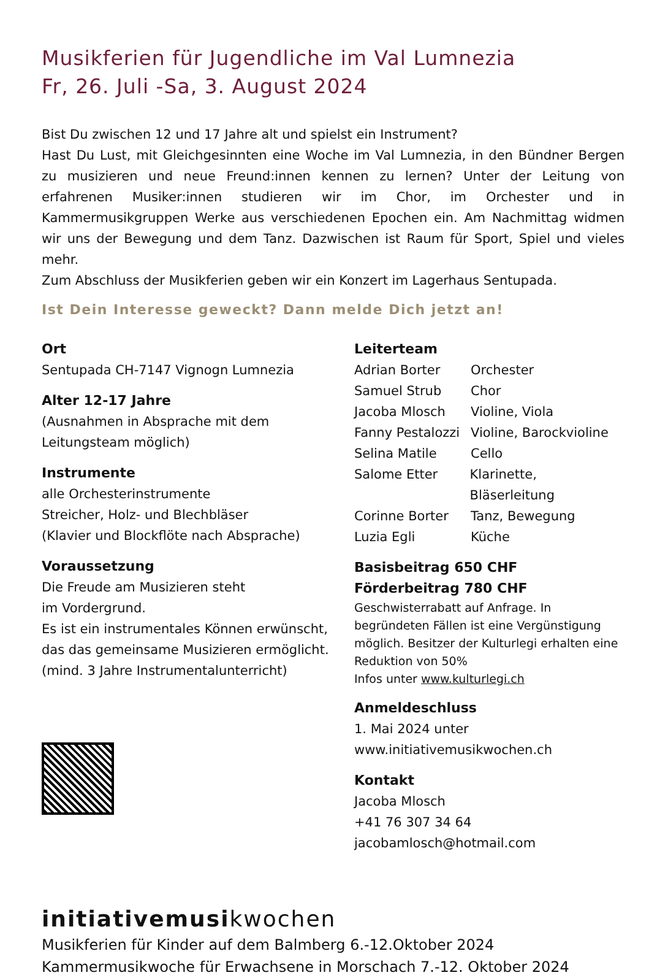Musikferien für Jugendliche im Val Lumnezia
Fr, 26. Juli -Sa, 3. August 2024
Bist Du zwischen 12 und 17 Jahre alt und spielst ein Instrument?
Hast Du Lust, mit Gleichgesinnten eine Woche im Val Lumnezia, in den Bündner Bergen zu musizieren und neue Freund:innen kennen zu lernen? Unter der Leitung von erfahrenen Musiker:innen studieren wir im Chor, im Orchester und in Kammermusikgruppen Werke aus verschiedenen Epochen ein. Am Nachmittag widmen wir uns der Bewegung und dem Tanz. Dazwischen ist Raum für Sport, Spiel und vieles mehr.
Zum Abschluss der Musikferien geben wir ein Konzert im Lagerhaus Sentupada.
Ist Dein Interesse geweckt? Dann melde Dich jetzt an!
Ort
Sentupada CH-7147 Vignogn Lumnezia
Alter 12-17 Jahre
(Ausnahmen in Absprache mit dem Leitungsteam möglich)
Instrumente
alle Orchesterinstrumente
Streicher, Holz- und Blechbläser
(Klavier und Blockflöte nach Absprache)
Voraussetzung
Die Freude am Musizieren steht
im Vordergrund.
Es ist ein instrumentales Können erwünscht, das das gemeinsame Musizieren ermöglicht.
(mind. 3 Jahre Instrumentalunterricht)
Leiterteam
Adrian Borter Orchester
Samuel Strub Chor
Jacoba Mlosch Violine, Viola
Fanny Pestalozzi Violine, Barockvioline
Selina Matile Cello
Salome Etter Klarinette, Bläserleitung
Corinne Borter Tanz, Bewegung
Luzia Egli Küche
Basisbeitrag 650 CHF
Förderbeitrag 780 CHF
Geschwisterrabatt auf Anfrage. In begründeten Fällen ist eine Vergünstigung möglich. Besitzer der Kulturlegi erhalten eine Reduktion von 50%
Infos unter www.kulturlegi.ch
Anmeldeschluss
1. Mai 2024 unter
www.initiativemusikwochen.ch
Kontakt
Jacoba Mlosch
+41 76 307 34 64
jacobamlosch@hotmail.com
initiativemusikwochen
Musikferien für Kinder auf dem Balmberg 6.-12.Oktober 2024
Kammermusikwoche für Erwachsene in Morschach 7.-12. Oktober 2024